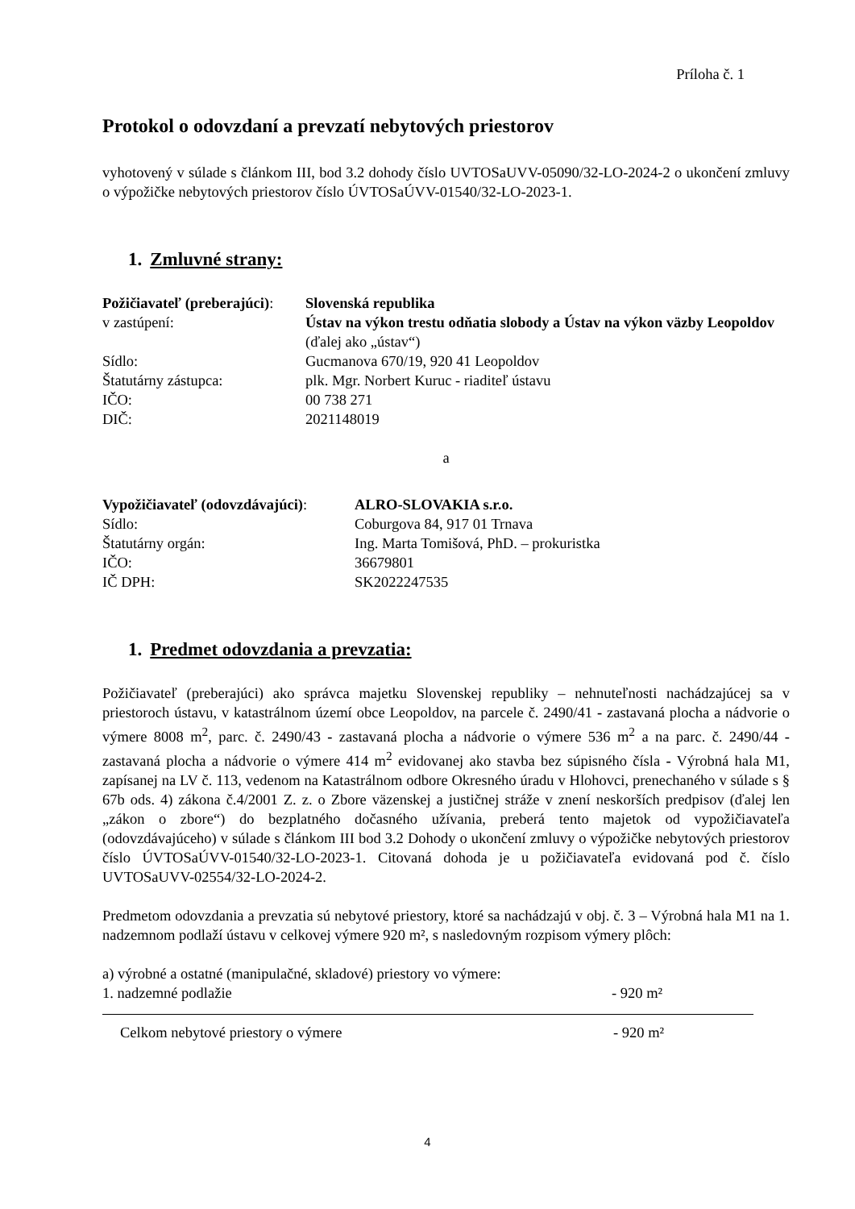Príloha č. 1
Protokol o odovzdaní a prevzatí nebytových priestorov
vyhotovený v súlade s článkom III, bod 3.2 dohody číslo UVTOSaUVV-05090/32-LO-2024-2 o ukončení zmluvy o výpožičke nebytových priestorov číslo ÚVTOSaÚVV-01540/32-LO-2023-1.
1. Zmluvné strany:
Požičiavateľ (preberajúci):
Slovenská republika
v zastúpení: Ústav na výkon trestu odňatia slobody a Ústav na výkon väzby Leopoldov (ďalej ako „ústav“)
Sídlo: Gucmanova 670/19, 920 41 Leopoldov
Štatutárny zástupca: plk. Mgr. Norbert Kuruc - riaditeľ ústavu
IČO: 00 738 271
DIČ: 2021148019
a
Vypožičiavateľ (odovzdávajúci):
ALRO-SLOVAKIA s.r.o.
Sídlo: Coburgova 84, 917 01 Trnava
Štatutárny orgán: Ing. Marta Tomišová, PhD. – prokuristka
IČO: 36679801
IČ DPH: SK2022247535
1. Predmet odovzdania a prevzatia:
Požičiavateľ (preberajúci) ako správca majetku Slovenskej republiky – nehnuteľnosti nachádzajúcej sa v priestoroch ústavu, v katastrálnom území obce Leopoldov, na parcele č. 2490/41 - zastavaná plocha a nádvorie o výmere 8008 m<sup>2</sup>, parc. č. 2490/43 - zastavaná plocha a nádvorie o výmere 536 m<sup>2</sup> a na parc. č. 2490/44 - zastavaná plocha a nádvorie o výmere 414 m<sup>2</sup> evidovanej ako stavba bez súpisného čísla - Výrobná hala M1, zapísanej na LV č. 113, vedenom na Katastrálnom odbore Okresného úradu v Hlohovci, prenechaného v súlade s § 67b ods. 4) zákona č.4/2001 Z. z. o Zbore väzenskej a justičnej stráže v znení neskorších predpisov (ďalej len „zákon o zbore“) do bezplatného dočasného užívania, preberá tento majetok od vypožičiavateľa (odovzdávajúceho) v súlade s článkom III bod 3.2 Dohody o ukončení zmluvy o výpožičke nebytových priestorov číslo ÚVTOSaÚVV-01540/32-LO-2023-1. Citovaná dohoda je u požičiavateľa evidovaná pod č. číslo UVTOSaUVV-02554/32-LO-2024-2.
Predmetom odovzdania a prevzatia sú nebytové priestory, ktoré sa nachádzajú v obj. č. 3 – Výrobná hala M1 na 1. nadzemnom podlaží ústavu v celkovej výmere 920 m², s nasledovným rozpisom výmery plôch:
a) výrobné a ostatné (manipulačné, skladové) priestory vo výmere:
1. nadzemné podlažie - 920 m²
Celkom nebytové priestory o výmere - 920 m²
4